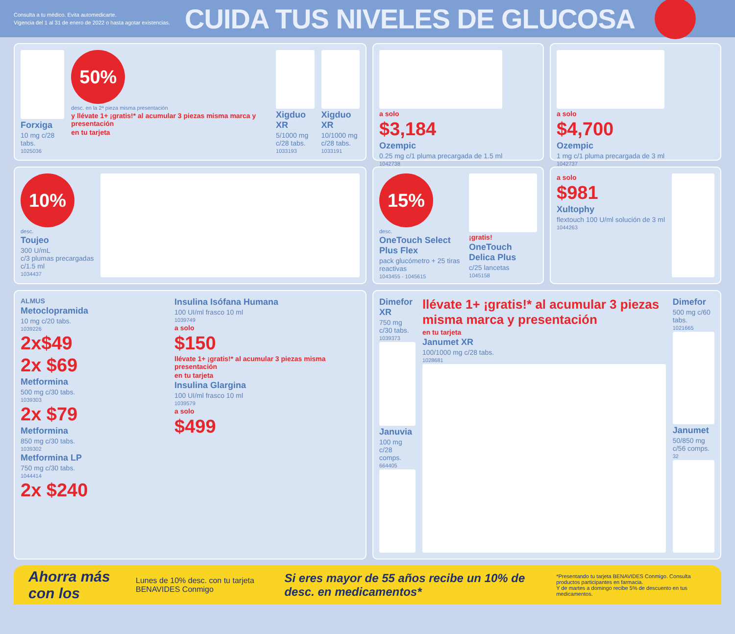Consulta a tu médico. Evita automedicarte.
Vigencia del 1 al 31 de enero de 2022 o hasta agotar existencias.
CUIDA TUS NIVELES DE GLUCOSA
Forxiga
10 mg c/28 tabs.
1025036
50%
desc. en la 2ª pieza misma presentación
y llévate 1+ ¡gratis!* al acumular 3 piezas misma marca y presentación
en tu tarjeta
Xigduo XR
5/1000 mg
c/28 tabs.
1033193
Xigduo XR
10/1000 mg
c/28 tabs.
1033191
a solo
$3,184
Ozempic
0.25 mg c/1 pluma precargada de 1.5 ml
1042738
a solo
$4,700
Ozempic
1 mg c/1 pluma precargada de 3 ml
1042737
10%
desc.
Toujeo
300 U/mL
c/3 plumas precargadas
c/1.5 ml
1034437
15%
desc.
OneTouch Select Plus Flex
pack glucómetro + 25 tiras reactivas
1043455 - 1045615
¡gratis!
OneTouch Delica Plus
c/25 lancetas
1045158
a solo
$981
Xultophy
flextouch 100 U/ml solución de 3 ml
1044263
ALMUS
Metoclopramida
10 mg c/20 tabs.
1039226
2x$49
2x $69
Metformina
500 mg c/30 tabs.
1039303
2x $79
Metformina
850 mg c/30 tabs.
1039302
Metformina LP
750 mg c/30 tabs.
1044414
2x $240
Insulina Isófana Humana
100 UI/ml frasco 10 ml
1039749
a solo
$150
llévate 1+ ¡gratis!* al acumular 3 piezas misma presentación
en tu tarjeta
Insulina Glargina
100 UI/ml frasco 10 ml
1039579
a solo
$499
Dimefor XR
750 mg c/30 tabs.
1039373
Januvia
100 mg c/28 comps.
664405
llévate 1+ ¡gratis!* al acumular 3 piezas misma marca y presentación
en tu tarjeta
Janumet XR
100/1000 mg c/28 tabs.
1028681
Dimefor
500 mg c/60 tabs.
1021665
Janumet
50/850 mg c/56 comps.
32
Ahorra más con los Lunes de 10% desc. con tu tarjeta BENAVIDES Conmigo Si eres mayor de 55 años recibe un 10% de desc. en medicamentos* *Presentando tu tarjeta BENAVIDES Conmigo. Consulta productos participantes en farmacia.
Y de martes a domingo recibe 5% de descuento en tus medicamentos.